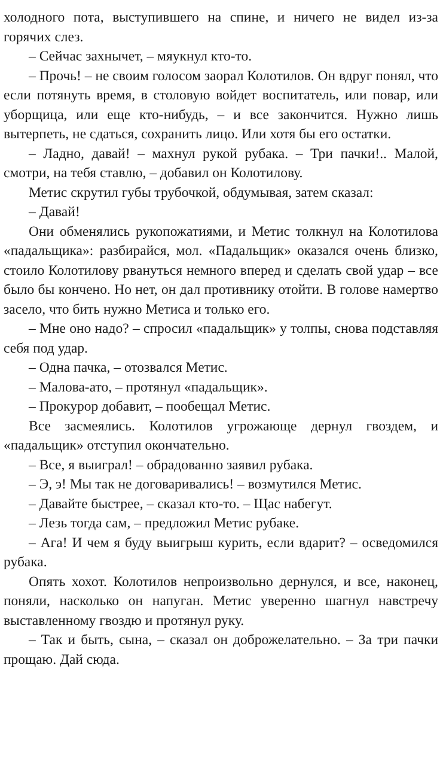холодного пота, выступившего на спине, и ничего не видел из-за горячих слез.
– Сейчас захнычет, – мяукнул кто-то.
– Прочь! – не своим голосом заорал Колотилов. Он вдруг понял, что если потянуть время, в столовую войдет воспитатель, или повар, или уборщица, или еще кто-нибудь, – и все закончится. Нужно лишь вытерпеть, не сдаться, сохранить лицо. Или хотя бы его остатки.
– Ладно, давай! – махнул рукой рубака. – Три пачки!.. Малой, смотри, на тебя ставлю, – добавил он Колотилову.
Метис скрутил губы трубочкой, обдумывая, затем сказал:
– Давай!
Они обменялись рукопожатиями, и Метис толкнул на Колотилова «падальщика»: разбирайся, мол. «Падальщик» оказался очень близко, стоило Колотилову рвануться немного вперед и сделать свой удар – все было бы кончено. Но нет, он дал противнику отойти. В голове намертво засело, что бить нужно Метиса и только его.
– Мне оно надо? – спросил «падальщик» у толпы, снова подставляя себя под удар.
– Одна пачка, – отозвался Метис.
– Малова-ато, – протянул «падальщик».
– Прокурор добавит, – пообещал Метис.
Все засмеялись. Колотилов угрожающе дернул гвоздем, и «падальщик» отступил окончательно.
– Все, я выиграл! – обрадованно заявил рубака.
– Э, э! Мы так не договаривались! – возмутился Метис.
– Давайте быстрее, – сказал кто-то. – Щас набегут.
– Лезь тогда сам, – предложил Метис рубаке.
– Ага! И чем я буду выигрыш курить, если вдарит? – осведомился рубака.
Опять хохот. Колотилов непроизвольно дернулся, и все, наконец, поняли, насколько он напуган. Метис уверенно шагнул навстречу выставленному гвоздю и протянул руку.
– Так и быть, сына, – сказал он доброжелательно. – За три пачки прощаю. Дай сюда.